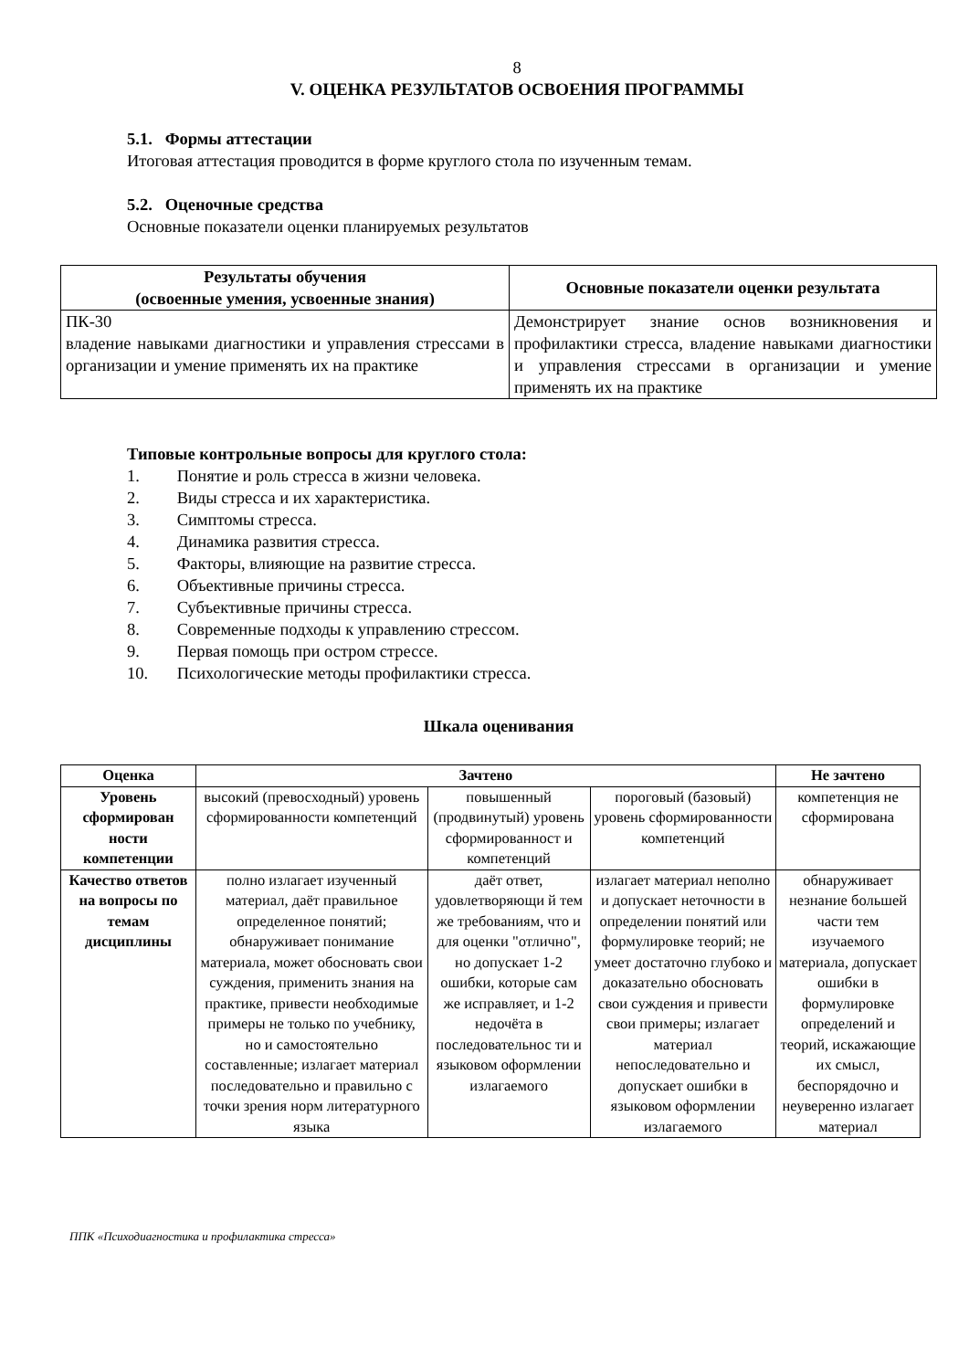8
V. ОЦЕНКА РЕЗУЛЬТАТОВ ОСВОЕНИЯ ПРОГРАММЫ
5.1. Формы аттестации
Итоговая аттестация проводится в форме круглого стола по изученным темам.
5.2. Оценочные средства
Основные показатели оценки планируемых результатов
| Результаты обучения (освоенные умения, усвоенные знания) | Основные показатели оценки результата |
| --- | --- |
| ПК-30 владение навыками диагностики и управления стрессами в организации и умение применять их на практике | Демонстрирует знание основ возникновения и профилактики стресса, владение навыками диагностики и управления стрессами в организации и умение применять их на практике |
Типовые контрольные вопросы для круглого стола:
1. Понятие и роль стресса в жизни человека.
2. Виды стресса и их характеристика.
3. Симптомы стресса.
4. Динамика развития стресса.
5. Факторы, влияющие на развитие стресса.
6. Объективные причины стресса.
7. Субъективные причины стресса.
8. Современные подходы к управлению стрессом.
9. Первая помощь при остром стрессе.
10. Психологические методы профилактики стресса.
Шкала оценивания
| Оценка | Зачтено | | | Не зачтено |
| --- | --- | --- | --- | --- |
| Уровень сформирован ности компетенции | высокий (превосходный) уровень сформированности компетенций | повышенный (продвинутый) уровень сформированност и компетенций | пороговый (базовый) уровень сформированности компетенций | компетенция не сформирована |
| Качество ответов на вопросы по темам дисциплины | полно излагает изученный материал, даёт правильное определенное понятий; обнаруживает понимание материала, может обосновать свои суждения, применить знания на практике, привести необходимые примеры не только по учебнику, но и самостоятельно составленные; излагает материал последовательно и правильно с точки зрения норм литературного языка | даёт ответ, удовлетворяющи й тем же требованиям, что и для оценки "отлично", но допускает 1-2 ошибки, которые сам же исправляет, и 1-2 недочёта в последовательнос ти и языковом оформлении излагаемого | излагает материал неполно и допускает неточности в определении понятий или формулировке теорий; не умеет достаточно глубоко и доказательно обосновать свои суждения и привести свои примеры; излагает материал непоследовательно и допускает ошибки в языковом оформлении излагаемого | обнаруживает незнание большей части тем изучаемого материала, допускает ошибки в формулировке определений и теорий, искажающие их смысл, беспорядочно и неуверенно излагает материал |
ППК «Психодиагностика и профилактика стресса»